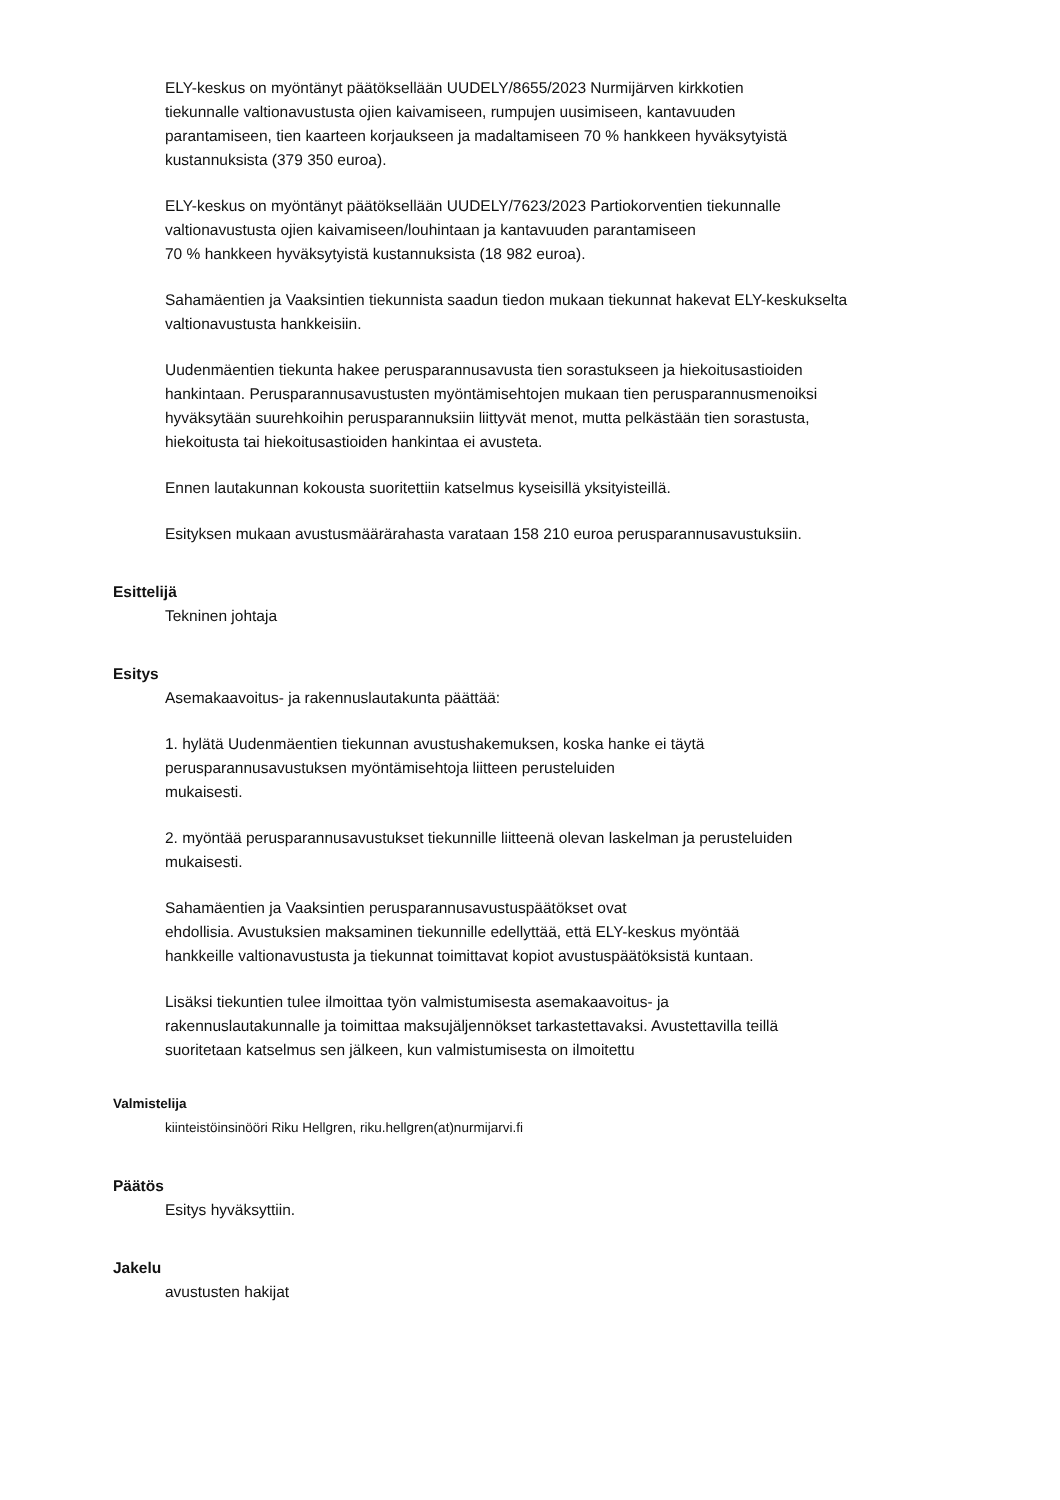ELY-keskus on myöntänyt päätöksellään UUDELY/8655/2023 Nurmijärven kirkkotien
tiekunnalle valtionavustusta ojien kaivamiseen, rumpujen uusimiseen, kantavuuden
parantamiseen, tien kaarteen korjaukseen ja madaltamiseen 70 % hankkeen hyväksytyistä
kustannuksista (379 350 euroa).
ELY-keskus on myöntänyt päätöksellään UUDELY/7623/2023 Partiokorventien tiekunnalle
valtionavustusta ojien kaivamiseen/louhintaan ja kantavuuden parantamiseen
70 % hankkeen hyväksytyistä kustannuksista (18 982 euroa).
Sahamäentien ja Vaaksintien tiekunnista saadun tiedon mukaan tiekunnat hakevat ELY-keskukselta
valtionavustusta hankkeisiin.
Uudenmäentien tiekunta hakee perusparannusavusta tien sorastukseen ja hiekoitusastioiden
hankintaan. Perusparannusavustusten myöntämisehtojen mukaan tien perusparannusmenoiksi
hyväksytään suurehkoihin perusparannuksiin liittyvät menot, mutta pelkästään tien sorastusta,
hiekoitusta tai hiekoitusastioiden hankintaa ei avusteta.
Ennen lautakunnan kokousta suoritettiin katselmus kyseisillä yksityisteillä.
Esityksen mukaan avustusmäärärahasta varataan 158 210 euroa perusparannusavustuksiin.
Esittelijä
Tekninen johtaja
Esitys
Asemakaavoitus- ja rakennuslautakunta päättää:
1. hylätä Uudenmäentien tiekunnan avustushakemuksen, koska hanke ei täytä
perusparannusavustuksen myöntämisehtoja liitteen perusteluiden
mukaisesti.
2. myöntää perusparannusavustukset tiekunnille liitteenä olevan laskelman ja perusteluiden
mukaisesti.
Sahamäentien ja Vaaksintien perusparannusavustuspäätökset ovat
ehdollisia. Avustuksien maksaminen tiekunnille edellyttää, että ELY-keskus myöntää
hankkeille valtionavustusta ja tiekunnat toimittavat kopiot avustuspäätöksistä kuntaan.
Lisäksi tiekuntien tulee ilmoittaa työn valmistumisesta asemakaavoitus- ja
rakennuslautakunnalle ja toimittaa maksujäljennökset tarkastettavaksi. Avustettavilla teillä
suoritetaan katselmus sen jälkeen, kun valmistumisesta on ilmoitettu
Valmistelija
kiinteistöinsinööri Riku Hellgren, riku.hellgren(at)nurmijarvi.fi
Päätös
Esitys hyväksyttiin.
Jakelu
avustusten hakijat